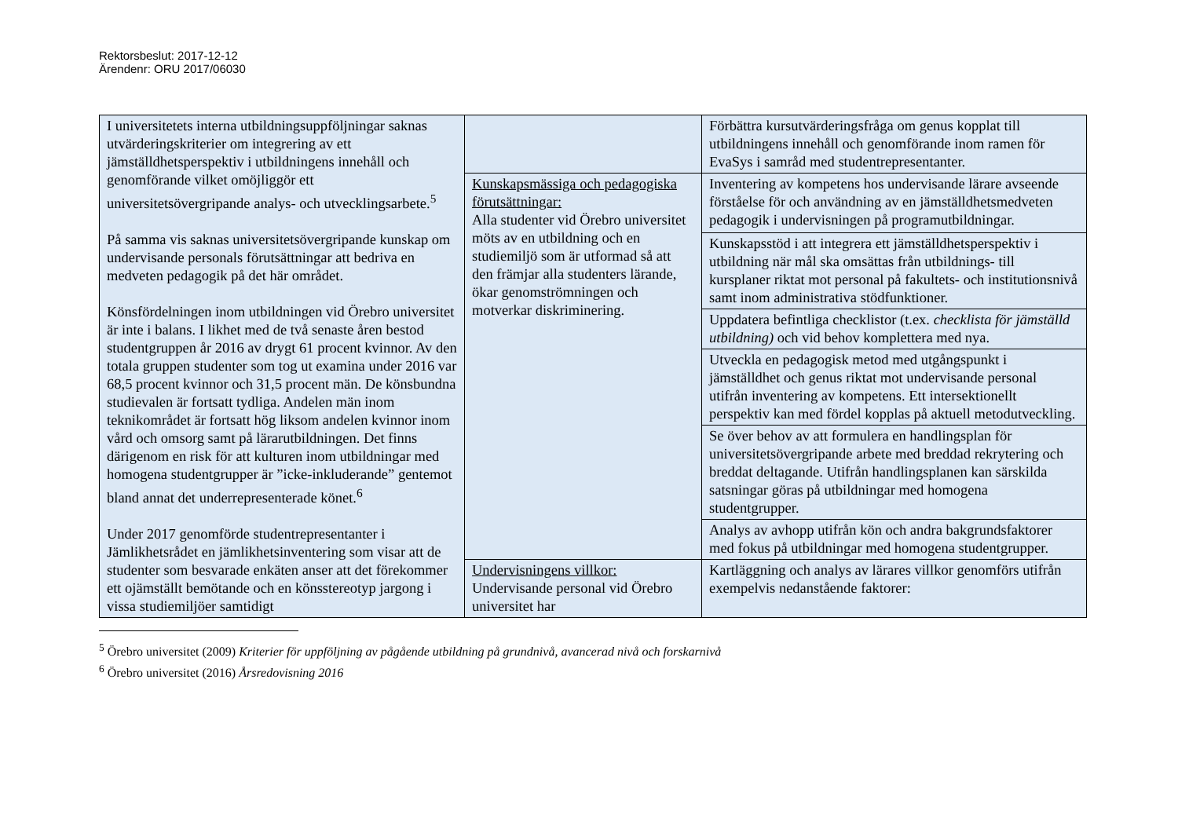Rektorsbeslut: 2017-12-12
Ärendenr: ORU 2017/06030
| I universitetets interna utbildningsuppföljningar saknas utvärderingskriterier om integrering av ett jämställdhetsperspektiv i utbildningens innehåll och genomförande vilket omöjliggör ett universitetsövergripande analys- och utvecklingsarbete.<sup>5</sup> På samma vis saknas universitetsövergripande kunskap om undervisande personals förutsättningar att bedriva en medveten pedagogik på det här området. Könsfördelningen inom utbildningen vid Örebro universitet är inte i balans. I likhet med de två senaste åren bestod studentgruppen år 2016 av drygt 61 procent kvinnor. Av den totala gruppen studenter som tog ut examina under 2016 var 68,5 procent kvinnor och 31,5 procent män. De könsbundna studievalen är fortsatt tydliga. Andelen män inom teknikområdet är fortsatt hög liksom andelen kvinnor inom vård och omsorg samt på lärarutbildningen. Det finns därigenom en risk för att kulturen inom utbildningar med homogena studentgrupper är ”icke-inkluderande” gentemot bland annat det underrepresenterade könet.<sup>6</sup> Under 2017 genomförde studentrepresentanter i Jämlikhetsrådet en jämlikhetsinventering som visar att de studenter som besvarade enkäten anser att det förekommer ett ojämställt bemötande och en könsstereotyp jargong i vissa studiemiljöer samtidigt | | Förbättra kursutvärderingsfråga om genus kopplat till utbildningens innehåll och genomförande inom ramen för EvaSys i samråd med studentrepresentanter. |
| | Kunskapsmässiga och pedagogiska förutsättningar: Alla studenter vid Örebro universitet möts av en utbildning och en studiemiljö som är utformad så att den främjar alla studenters lärande, ökar genomströmningen och motverkar diskriminering. | Inventering av kompetens hos undervisande lärare avseende förståelse för och användning av en jämställdhetsmedveten pedagogik i undervisningen på programutbildningar. |
| | | Kunskapsstöd i att integrera ett jämställdhetsperspektiv i utbildning när mål ska omsättas från utbildnings- till kursplaner riktat mot personal på fakultets- och institutionsnivå samt inom administrativa stödfunktioner. |
| | | Uppdatera befintliga checklistor (t.ex. checklista för jämställd utbildning) och vid behov komplettera med nya. |
| | | Utveckla en pedagogisk metod med utgångspunkt i jämställdhet och genus riktat mot undervisande personal utifrån inventering av kompetens. Ett intersektionellt perspektiv kan med fördel kopplas på aktuell metodutveckling. |
| | | Se över behov av att formulera en handlingsplan för universitetsövergripande arbete med breddad rekrytering och breddat deltagande. Utifrån handlingsplanen kan särskilda satsningar göras på utbildningar med homogena studentgrupper. |
| | | Analys av avhopp utifrån kön och andra bakgrundsfaktorer med fokus på utbildningar med homogena studentgrupper. |
| | Undervisningens villkor: Undervisande personal vid Örebro universitet har | Kartläggning och analys av lärares villkor genomförs utifrån exempelvis nedanstående faktorer: |
<sup>5</sup> Örebro universitet (2009) Kriterier för uppföljning av pågående utbildning på grundnivå, avancerad nivå och forskarnivå
<sup>6</sup> Örebro universitet (2016) Årsredovisning 2016